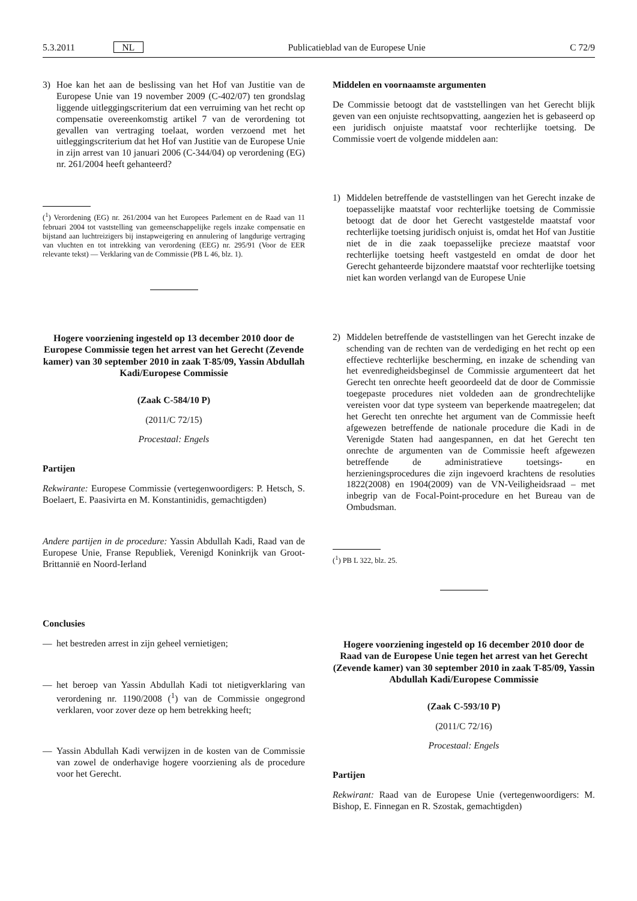5.3.2011 NL Publicatieblad van de Europese Unie C 72/9
3) Hoe kan het aan de beslissing van het Hof van Justitie van de Europese Unie van 19 november 2009 (C-402/07) ten grondslag liggende uitleggingscriterium dat een verruiming van het recht op compensatie overeenkomstig artikel 7 van de verordening tot gevallen van vertraging toelaat, worden verzoend met het uitleggingscriterium dat het Hof van Justitie van de Europese Unie in zijn arrest van 10 januari 2006 (C-344/04) op verordening (EG) nr. 261/2004 heeft gehanteerd?
(<sup>1</sup>) Verordening (EG) nr. 261/2004 van het Europees Parlement en de Raad van 11 februari 2004 tot vaststelling van gemeenschappelijke regels inzake compensatie en bijstand aan luchtreizigers bij instapweigering en annulering of langdurige vertraging van vluchten en tot intrekking van verordening (EEG) nr. 295/91 (Voor de EER relevante tekst) — Verklaring van de Commissie (PB L 46, blz. 1).
Hogere voorziening ingesteld op 13 december 2010 door de Europese Commissie tegen het arrest van het Gerecht (Zevende kamer) van 30 september 2010 in zaak T-85/09, Yassin Abdullah Kadi/Europese Commissie
(Zaak C-584/10 P)
(2011/C 72/15)
Procestaal: Engels
Partijen
Rekwirante: Europese Commissie (vertegenwoordigers: P. Hetsch, S. Boelaert, E. Paasivirta en M. Konstantinidis, gemachtigden)
Andere partijen in de procedure: Yassin Abdullah Kadi, Raad van de Europese Unie, Franse Republiek, Verenigd Koninkrijk van Groot-Brittannië en Noord-Ierland
Conclusies
— het bestreden arrest in zijn geheel vernietigen;
— het beroep van Yassin Abdullah Kadi tot nietigverklaring van verordening nr. 1190/2008 (<sup>1</sup>) van de Commissie ongegrond verklaren, voor zover deze op hem betrekking heeft;
— Yassin Abdullah Kadi verwijzen in de kosten van de Commissie van zowel de onderhavige hogere voorziening als de procedure voor het Gerecht.
Middelen en voornaamste argumenten
De Commissie betoogt dat de vaststellingen van het Gerecht blijk geven van een onjuiste rechtsopvatting, aangezien het is gebaseerd op een juridisch onjuiste maatstaf voor rechterlijke toetsing. De Commissie voert de volgende middelen aan:
1) Middelen betreffende de vaststellingen van het Gerecht inzake de toepasselijke maatstaf voor rechterlijke toetsing de Commissie betoogt dat de door het Gerecht vastgestelde maatstaf voor rechterlijke toetsing juridisch onjuist is, omdat het Hof van Justitie niet de in die zaak toepasselijke precieze maatstaf voor rechterlijke toetsing heeft vastgesteld en omdat de door het Gerecht gehanteerde bijzondere maatstaf voor rechterlijke toetsing niet kan worden verlangd van de Europese Unie
2) Middelen betreffende de vaststellingen van het Gerecht inzake de schending van de rechten van de verdediging en het recht op een effectieve rechterlijke bescherming, en inzake de schending van het evenredigheidsbeginsel de Commissie argumenteert dat het Gerecht ten onrechte heeft geoordeeld dat de door de Commissie toegepaste procedures niet voldeden aan de grondrechtelijke vereisten voor dat type systeem van beperkende maatregelen; dat het Gerecht ten onrechte het argument van de Commissie heeft afgewezen betreffende de nationale procedure die Kadi in de Verenigde Staten had aangespannen, en dat het Gerecht ten onrechte de argumenten van de Commissie heeft afgewezen betreffende de administratieve toetsings- en herzieningsprocedures die zijn ingevoerd krachtens de resoluties 1822(2008) en 1904(2009) van de VN-Veiligheidsraad – met inbegrip van de Focal-Point-procedure en het Bureau van de Ombudsman.
(<sup>1</sup>) PB L 322, blz. 25.
Hogere voorziening ingesteld op 16 december 2010 door de Raad van de Europese Unie tegen het arrest van het Gerecht (Zevende kamer) van 30 september 2010 in zaak T-85/09, Yassin Abdullah Kadi/Europese Commissie
(Zaak C-593/10 P)
(2011/C 72/16)
Procestaal: Engels
Partijen
Rekwirant: Raad van de Europese Unie (vertegenwoordigers: M. Bishop, E. Finnegan en R. Szostak, gemachtigden)